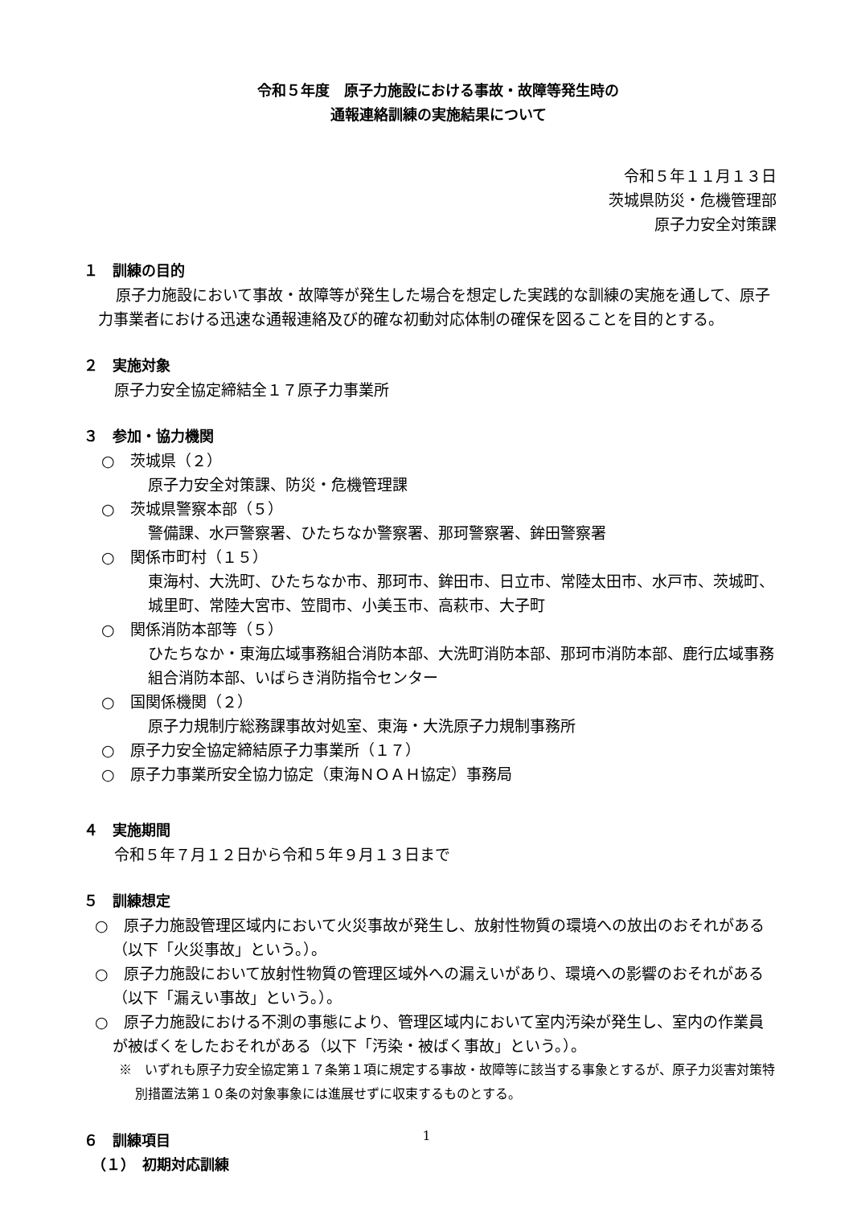令和５年度　原子力施設における事故・故障等発生時の
通報連絡訓練の実施結果について
令和５年１１月１３日
茨城県防災・危機管理部
原子力安全対策課
１　訓練の目的
原子力施設において事故・故障等が発生した場合を想定した実践的な訓練の実施を通して、原子力事業者における迅速な通報連絡及び的確な初動対応体制の確保を図ることを目的とする。
２　実施対象
原子力安全協定締結全１７原子力事業所
３　参加・協力機関
○　茨城県（２）
原子力安全対策課、防災・危機管理課
○　茨城県警察本部（５）
警備課、水戸警察署、ひたちなか警察署、那珂警察署、鉾田警察署
○　関係市町村（１５）
東海村、大洗町、ひたちなか市、那珂市、鉾田市、日立市、常陸太田市、水戸市、茨城町、城里町、常陸大宮市、笠間市、小美玉市、高萩市、大子町
○　関係消防本部等（５）
ひたちなか・東海広域事務組合消防本部、大洗町消防本部、那珂市消防本部、鹿行広域事務組合消防本部、いばらき消防指令センター
○　国関係機関（２）
原子力規制庁総務課事故対処室、東海・大洗原子力規制事務所
○　原子力安全協定締結原子力事業所（１７）
○　原子力事業所安全協力協定（東海ＮＯＡＨ協定）事務局
４　実施期間
令和５年７月１２日から令和５年９月１３日まで
５　訓練想定
○　原子力施設管理区域内において火災事故が発生し、放射性物質の環境への放出のおそれがある（以下「火災事故」という。）。
○　原子力施設において放射性物質の管理区域外への漏えいがあり、環境への影響のおそれがある（以下「漏えい事故」という。）。
○　原子力施設における不測の事態により、管理区域内において室内汚染が発生し、室内の作業員が被ばくをしたおそれがある（以下「汚染・被ばく事故」という。）。
※　いずれも原子力安全協定第１７条第１項に規定する事故・故障等に該当する事象とするが、原子力災害対策特別措置法第１０条の対象事象には進展せずに収束するものとする。
６　訓練項目
（１）　初期対応訓練
1